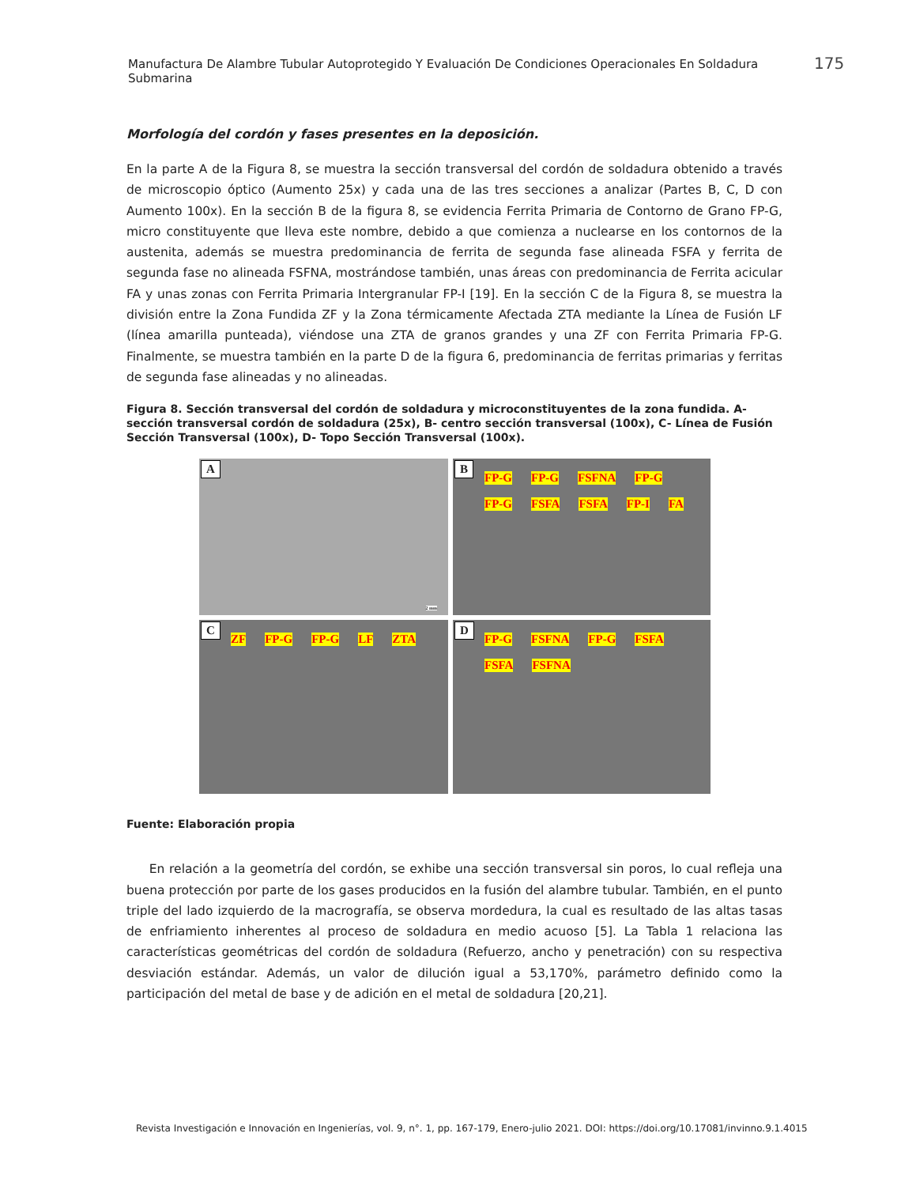Manufactura De Alambre Tubular Autoprotegido Y Evaluación De Condiciones Operacionales En Soldadura Submarina
175
Morfología del cordón y fases presentes en la deposición.
En la parte A de la Figura 8, se muestra la sección transversal del cordón de soldadura obtenido a través de microscopio óptico (Aumento 25x) y cada una de las tres secciones a analizar (Partes B, C, D con Aumento 100x). En la sección B de la figura 8, se evidencia Ferrita Primaria de Contorno de Grano FP-G, micro constituyente que lleva este nombre, debido a que comienza a nuclearse en los contornos de la austenita, además se muestra predominancia de ferrita de segunda fase alineada FSFA y ferrita de segunda fase no alineada FSFNA, mostrándose también, unas áreas con predominancia de Ferrita acicular FA y unas zonas con Ferrita Primaria Intergranular FP-I [19]. En la sección C de la Figura 8, se muestra la división entre la Zona Fundida ZF y la Zona térmicamente Afectada ZTA mediante la Línea de Fusión LF (línea amarilla punteada), viéndose una ZTA de granos grandes y una ZF con Ferrita Primaria FP-G. Finalmente, se muestra también en la parte D de la figura 6, predominancia de ferritas primarias y ferritas de segunda fase alineadas y no alineadas.
Figura 8. Sección transversal del cordón de soldadura y microconstituyentes de la zona fundida. A- sección transversal cordón de soldadura (25x), B- centro sección transversal (100x), C- Línea de Fusión Sección Transversal (100x), D- Topo Sección Transversal (100x).
A
2 mm
B
FP-G FP-G FSFNA FP-G FP-G FSFA FSFA FP-I FA
C
ZF FP-G FP-G LF ZTA
D
FP-G FSFNA FP-G FSFA FSFA FSFNA
Fuente: Elaboración propia
En relación a la geometría del cordón, se exhibe una sección transversal sin poros, lo cual refleja una buena protección por parte de los gases producidos en la fusión del alambre tubular. También, en el punto triple del lado izquierdo de la macrografía, se observa mordedura, la cual es resultado de las altas tasas de enfriamiento inherentes al proceso de soldadura en medio acuoso [5]. La Tabla 1 relaciona las características geométricas del cordón de soldadura (Refuerzo, ancho y penetración) con su respectiva desviación estándar. Además, un valor de dilución igual a 53,170%, parámetro definido como la participación del metal de base y de adición en el metal de soldadura [20,21].
Revista Investigación e Innovación en Ingenierías, vol. 9, n°. 1, pp. 167-179, Enero-julio 2021. DOI: https://doi.org/10.17081/invinno.9.1.4015